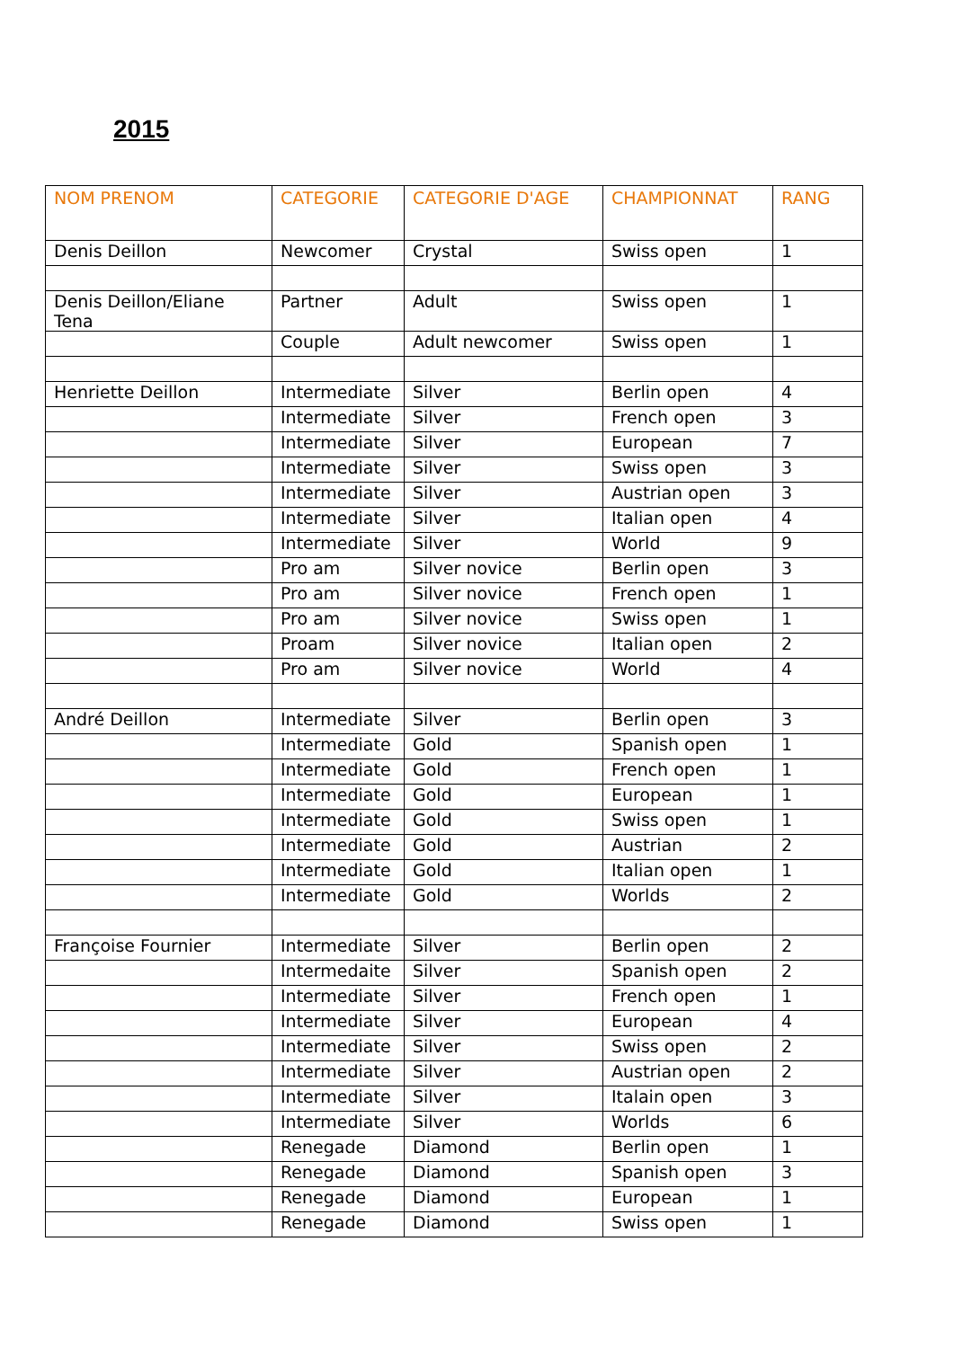2015
| NOM PRENOM | CATEGORIE | CATEGORIE D'AGE | CHAMPIONNAT | RANG |
| --- | --- | --- | --- | --- |
| Denis Deillon | Newcomer | Crystal | Swiss open | 1 |
| Denis Deillon/Eliane Tena | Partner | Adult | Swiss open | 1 |
| | Couple | Adult newcomer | Swiss open | 1 |
| Henriette Deillon | Intermediate | Silver | Berlin open | 4 |
| | Intermediate | Silver | French open | 3 |
| | Intermediate | Silver | European | 7 |
| | Intermediate | Silver | Swiss open | 3 |
| | Intermediate | Silver | Austrian open | 3 |
| | Intermediate | Silver | Italian open | 4 |
| | Intermediate | Silver | World | 9 |
| | Pro am | Silver novice | Berlin open | 3 |
| | Pro am | Silver novice | French open | 1 |
| | Pro am | Silver novice | Swiss open | 1 |
| | Proam | Silver novice | Italian open | 2 |
| | Pro am | Silver novice | World | 4 |
| André Deillon | Intermediate | Silver | Berlin open | 3 |
| | Intermediate | Gold | Spanish open | 1 |
| | Intermediate | Gold | French open | 1 |
| | Intermediate | Gold | European | 1 |
| | Intermediate | Gold | Swiss open | 1 |
| | Intermediate | Gold | Austrian | 2 |
| | Intermediate | Gold | Italian open | 1 |
| | Intermediate | Gold | Worlds | 2 |
| Françoise Fournier | Intermediate | Silver | Berlin open | 2 |
| | Intermedaite | Silver | Spanish open | 2 |
| | Intermediate | Silver | French open | 1 |
| | Intermediate | Silver | European | 4 |
| | Intermediate | Silver | Swiss open | 2 |
| | Intermediate | Silver | Austrian open | 2 |
| | Intermediate | Silver | Italain open | 3 |
| | Intermediate | Silver | Worlds | 6 |
| | Renegade | Diamond | Berlin open | 1 |
| | Renegade | Diamond | Spanish open | 3 |
| | Renegade | Diamond | European | 1 |
| | Renegade | Diamond | Swiss open | 1 |